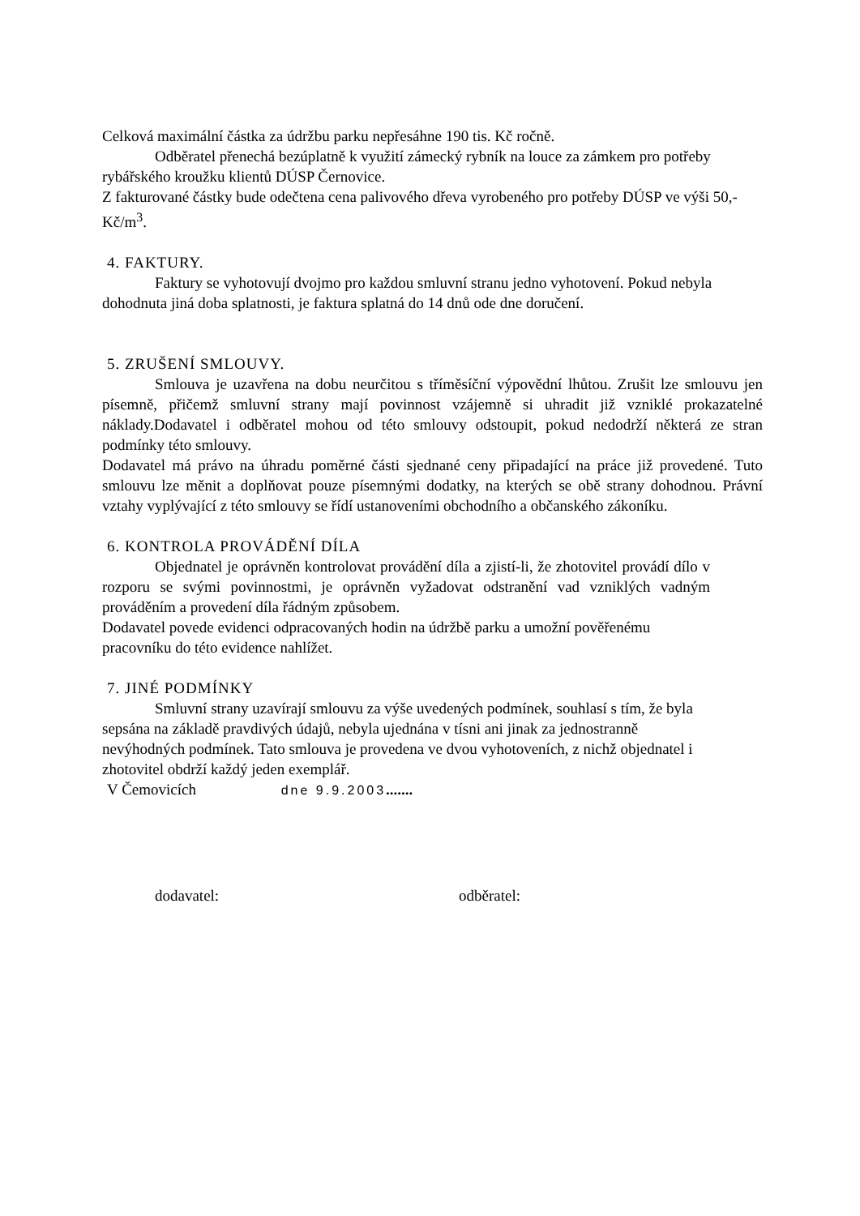Celková maximální částka za údržbu parku nepřesáhne 190 tis. Kč ročně.
Odběratel přenechá bezúplatně k využití zámecký rybník na louce za zámkem pro potřeby rybářského kroužku klientů DÚSP Černovice.
Z fakturované částky bude odečtena cena palivového dřeva vyrobeného pro potřeby DÚSP ve výši 50,- Kč/m<sup>3</sup>.
4. FAKTURY.
Faktury se vyhotovují dvojmo pro každou smluvní stranu jedno vyhotovení. Pokud nebyla dohodnuta jiná doba splatnosti, je faktura splatná do 14 dnů ode dne doručení.
5. ZRUŠENÍ SMLOUVY.
Smlouva je uzavřena na dobu neurčitou s tříměsíční výpovědní lhůtou. Zrušit lze smlouvu jen písemně, přičemž smluvní strany mají povinnost vzájemně si uhradit již vzniklé prokazatelné náklady.Dodavatel i odběratel mohou od této smlouvy odstoupit, pokud nedodrží některá ze stran podmínky této smlouvy.
Dodavatel má právo na úhradu poměrné části sjednané ceny připadající na práce již provedené. Tuto smlouvu lze měnit a doplňovat pouze písemnými dodatky, na kterých se obě strany dohodnou. Právní vztahy vyplývající z této smlouvy se řídí ustanoveními obchodního a občanského zákoníku.
6. KONTROLA PROVÁDĚNÍ DÍLA
Objednatel je oprávněn kontrolovat provádění díla a zjistí-li, že zhotovitel provádí dílo v rozporu se svými povinnostmi, je oprávněn vyžadovat odstranění vad vzniklých vadným prováděním a provedení díla řádným způsobem.
Dodavatel povede evidenci odpracovaných hodin na údržbě parku a umožní pověřenému pracovníku do této evidence nahlížet.
7. JINÉ PODMÍNKY
Smluvní strany uzavírají smlouvu za výše uvedených podmínek, souhlasí s tím, že byla sepsána na základě pravdivých údajů, nebyla ujednána v tísni ani jinak za jednostranně nevýhodných podmínek. Tato smlouva je provedena ve dvou vyhotoveních, z nichž objednatel i zhotovitel obdrží každý jeden exemplář.
V Čemovicích dne 9.9.2003.......
dodavatel: odběratel: